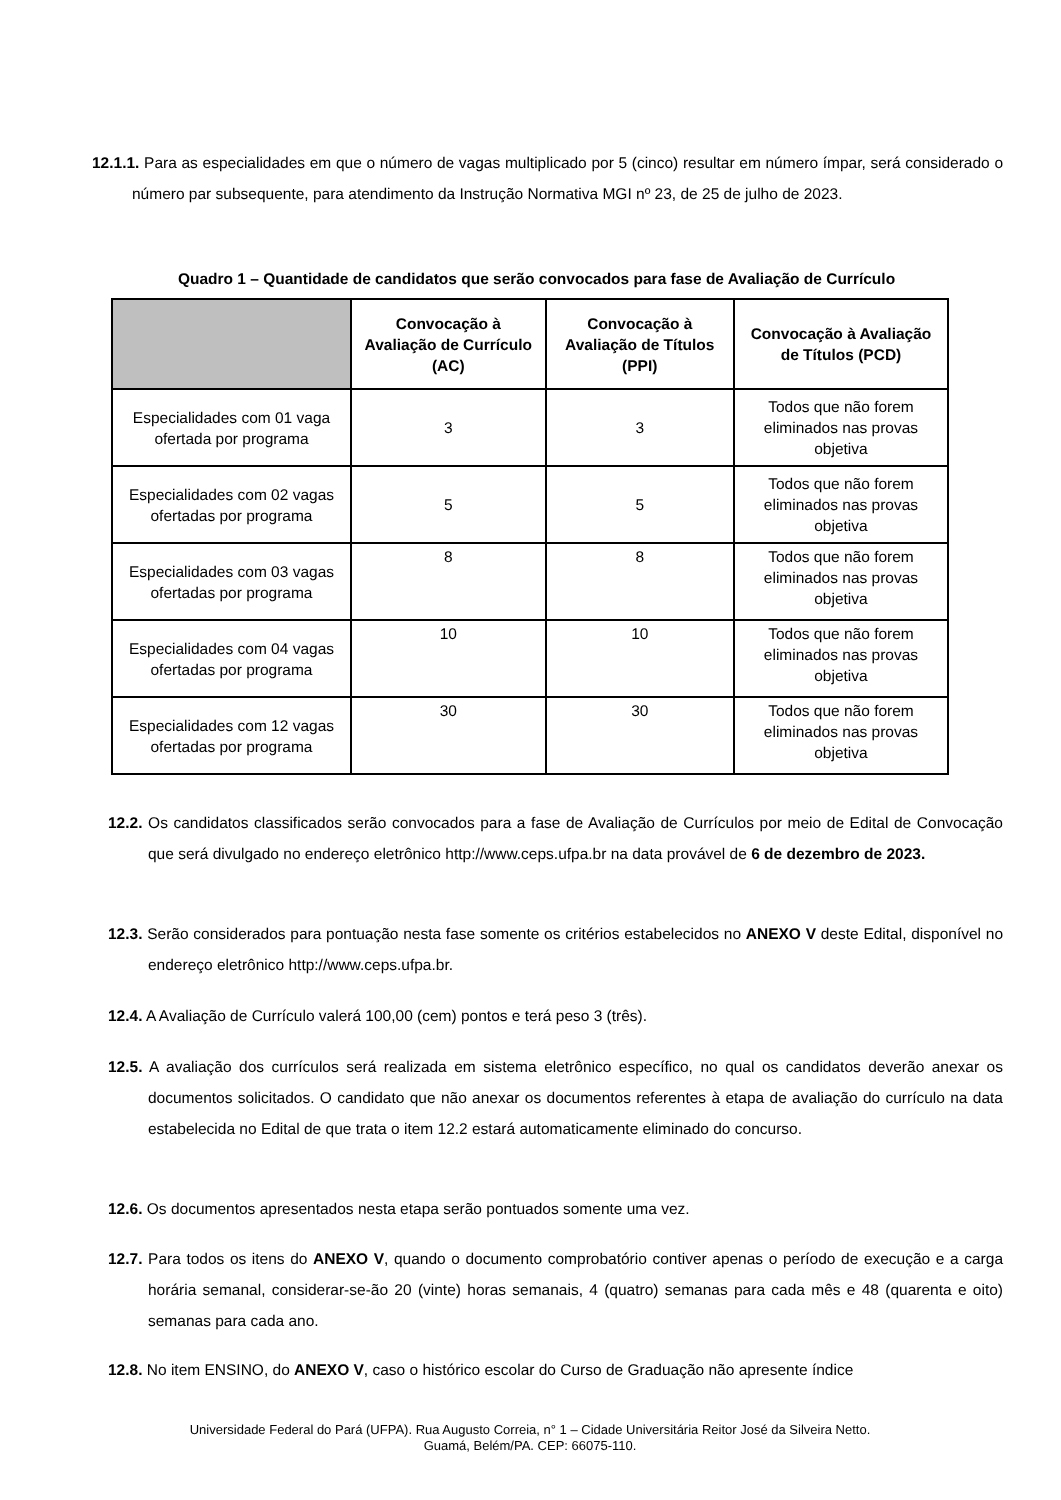12.1.1. Para as especialidades em que o número de vagas multiplicado por 5 (cinco) resultar em número ímpar, será considerado o número par subsequente, para atendimento da Instrução Normativa MGI nº 23, de 25 de julho de 2023.
Quadro 1 – Quantidade de candidatos que serão convocados para fase de Avaliação de Currículo
| | Convocação à Avaliação de Currículo (AC) | Convocação à Avaliação de Títulos (PPI) | Convocação à Avaliação de Títulos (PCD) |
| --- | --- | --- | --- |
| Especialidades com 01 vaga ofertada por programa | 3 | 3 | Todos que não forem eliminados nas provas objetiva |
| Especialidades com 02 vagas ofertadas por programa | 5 | 5 | Todos que não forem eliminados nas provas objetiva |
| Especialidades com 03 vagas ofertadas por programa | 8 | 8 | Todos que não forem eliminados nas provas objetiva |
| Especialidades com 04 vagas ofertadas por programa | 10 | 10 | Todos que não forem eliminados nas provas objetiva |
| Especialidades com 12 vagas ofertadas por programa | 30 | 30 | Todos que não forem eliminados nas provas objetiva |
12.2. Os candidatos classificados serão convocados para a fase de Avaliação de Currículos por meio de Edital de Convocação que será divulgado no endereço eletrônico http://www.ceps.ufpa.br na data provável de 6 de dezembro de 2023.
12.3. Serão considerados para pontuação nesta fase somente os critérios estabelecidos no ANEXO V deste Edital, disponível no endereço eletrônico http://www.ceps.ufpa.br.
12.4. A Avaliação de Currículo valerá 100,00 (cem) pontos e terá peso 3 (três).
12.5. A avaliação dos currículos será realizada em sistema eletrônico específico, no qual os candidatos deverão anexar os documentos solicitados. O candidato que não anexar os documentos referentes à etapa de avaliação do currículo na data estabelecida no Edital de que trata o item 12.2 estará automaticamente eliminado do concurso.
12.6. Os documentos apresentados nesta etapa serão pontuados somente uma vez.
12.7. Para todos os itens do ANEXO V, quando o documento comprobatório contiver apenas o período de execução e a carga horária semanal, considerar-se-ão 20 (vinte) horas semanais, 4 (quatro) semanas para cada mês e 48 (quarenta e oito) semanas para cada ano.
12.8. No item ENSINO, do ANEXO V, caso o histórico escolar do Curso de Graduação não apresente índice
Universidade Federal do Pará (UFPA). Rua Augusto Correia, n° 1 – Cidade Universitária Reitor José da Silveira Netto.
Guamá, Belém/PA. CEP: 66075-110.